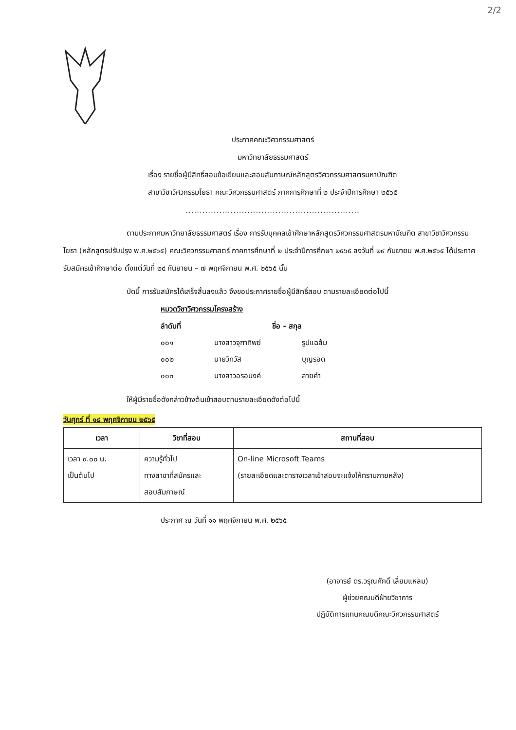2/2
ประกาศคณะวิศวกรรมศาสตร์
มหาวิทยาลัยธรรมศาสตร์
เรื่อง รายชื่อผู้มีสิทธิ์สอบข้อเขียนและสอบสัมภาษณ์หลักสูตรวิศวกรรมศาสตรมหาบัณฑิต
สาขาวิชาวิศวกรรมโยธา คณะวิศวกรรมศาสตร์ ภาคการศึกษาที่ ๒ ประจำปีการศึกษา ๒๕๖๕
..............................................................
ตามประกาศมหาวิทยาลัยธรรมศาสตร์ เรื่อง การรับบุคคลเข้าศึกษาหลักสูตรวิศวกรรมศาสตรมหาบัณฑิต สาขาวิชาวิศวกรรมโยธา (หลักสูตรปรับปรุง พ.ศ.๒๕๖๕) คณะวิศวกรรมศาสตร์ ภาคการศึกษาที่ ๒ ประจำปีการศึกษา ๒๕๖๕ ลงวันที่ ๒๙ กันยายน พ.ศ.๒๕๖๕ ได้ประกาศรับสมัครเข้าศึกษาต่อ ตั้งแต่วันที่ ๒๔ กันยายน – ๗ พฤศจิกายน พ.ศ. ๒๕๖๕ นั้น
บัดนี้ การรับสมัครได้เสร็จสิ้นลงแล้ว จึงขอประกาศรายชื่อผู้มีสิทธิ์สอบ ตามรายละเอียดต่อไปนี้
หมวดวิชาวิศวกรรมโครงสร้าง
ลำดับที่ ชื่อ - สกุล
๐๐๑ นางสาวจุฑาทิพย์ รูปแฉล้ม
๐๐๒ นายวิทวัส บุญรอด
๐๐๓ นางสาวอรอนงค์ ลายคำ
ให้ผู้มีรายชื่อดังกล่าวข้างต้นเข้าสอบตามรายละเอียดดังต่อไปนี้
วันศุกร์ ที่ ๑๘ พฤศจิกายน ๒๕๖๕
| เวลา | วิชาที่สอบ | สถานที่สอบ |
| --- | --- | --- |
| เวลา ๙.๐๐ น. เป็นต้นไป | ความรู้ทั่วไป ทางสาขาที่สมัครและ สอบสัมภาษณ์ | On-line Microsoft Teams (รายละเอียดและตารางเวลาเข้าสอบจะแจ้งให้ทราบภายหลัง) |
ประกาศ ณ วันที่ ๑๑ พฤศจิกายน พ.ศ. ๒๕๖๕
(อาจารย์ ดร.วรุณศักดิ์ เลี่ยมแหลม)
ผู้ช่วยคณบดีฝ่ายวิชาการ
ปฏิบัติการแทนคณบดีคณะวิศวกรรมศาสตร์